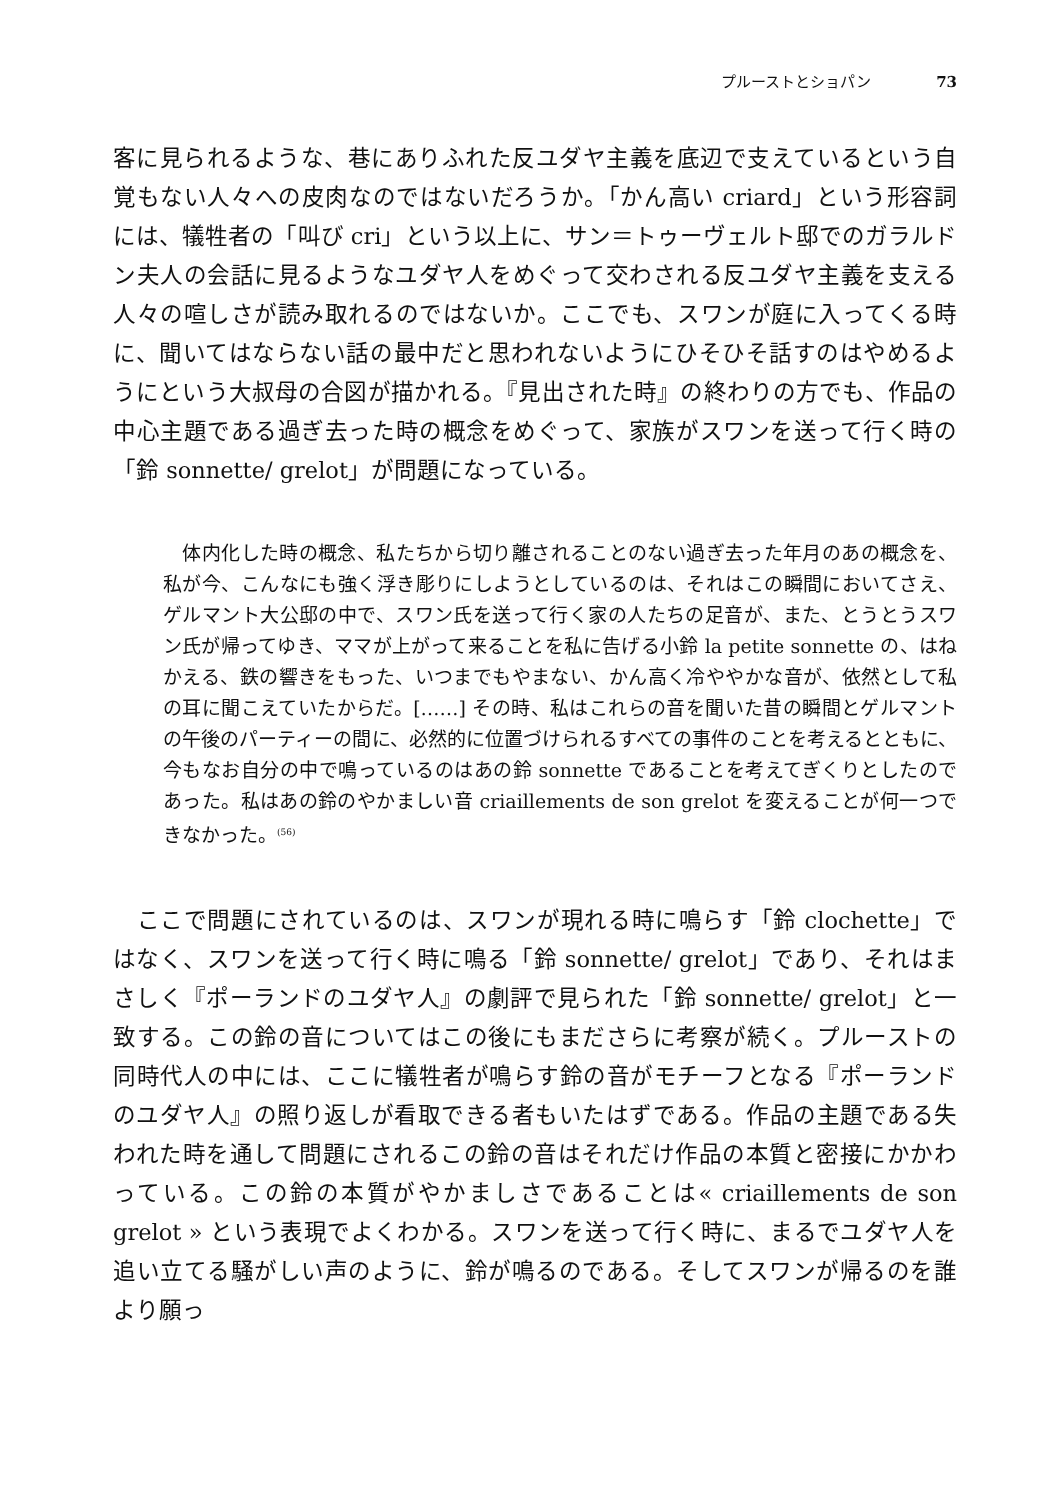プルーストとショパン 73
客に見られるような、巷にありふれた反ユダヤ主義を底辺で支えているという自覚もない人々への皮肉なのではないだろうか。「かん高い criard」という形容詞には、犠牲者の「叫び cri」という以上に、サン＝トゥーヴェルト邸でのガラルドン夫人の会話に見るようなユダヤ人をめぐって交わされる反ユダヤ主義を支える人々の喧しさが読み取れるのではないか。ここでも、スワンが庭に入ってくる時に、聞いてはならない話の最中だと思われないようにひそひそ話すのはやめるようにという大叔母の合図が描かれる。『見出された時』の終わりの方でも、作品の中心主題である過ぎ去った時の概念をめぐって、家族がスワンを送って行く時の「鈴 sonnette/ grelot」が問題になっている。
　体内化した時の概念、私たちから切り離されることのない過ぎ去った年月のあの概念を、私が今、こんなにも強く浮き彫りにしようとしているのは、それはこの瞬間においてさえ、ゲルマント大公邸の中で、スワン氏を送って行く家の人たちの足音が、また、とうとうスワン氏が帰ってゆき、ママが上がって来ることを私に告げる小鈴 la petite sonnette の、はねかえる、鉄の響きをもった、いつまでもやまない、かん高く冷ややかな音が、依然として私の耳に聞こえていたからだ。[……] その時、私はこれらの音を聞いた昔の瞬間とゲルマントの午後のパーティーの間に、必然的に位置づけられるすべての事件のことを考えるとともに、今もなお自分の中で鳴っているのはあの鈴 sonnette であることを考えてぎくりとしたのであった。私はあの鈴のやかましい音 criaillements de son grelot を変えることが何一つできなかった。<sup>(56)</sup>
　ここで問題にされているのは、スワンが現れる時に鳴らす「鈴 clochette」ではなく、スワンを送って行く時に鳴る「鈴 sonnette/ grelot」であり、それはまさしく『ポーランドのユダヤ人』の劇評で見られた「鈴 sonnette/ grelot」と一致する。この鈴の音についてはこの後にもまださらに考察が続く。プルーストの同時代人の中には、ここに犠牲者が鳴らす鈴の音がモチーフとなる『ポーランドのユダヤ人』の照り返しが看取できる者もいたはずである。作品の主題である失われた時を通して問題にされるこの鈴の音はそれだけ作品の本質と密接にかかわっている。この鈴の本質がやかましさであることは« criaillements de son grelot » という表現でよくわかる。スワンを送って行く時に、まるでユダヤ人を追い立てる騒がしい声のように、鈴が鳴るのである。そしてスワンが帰るのを誰より願っ